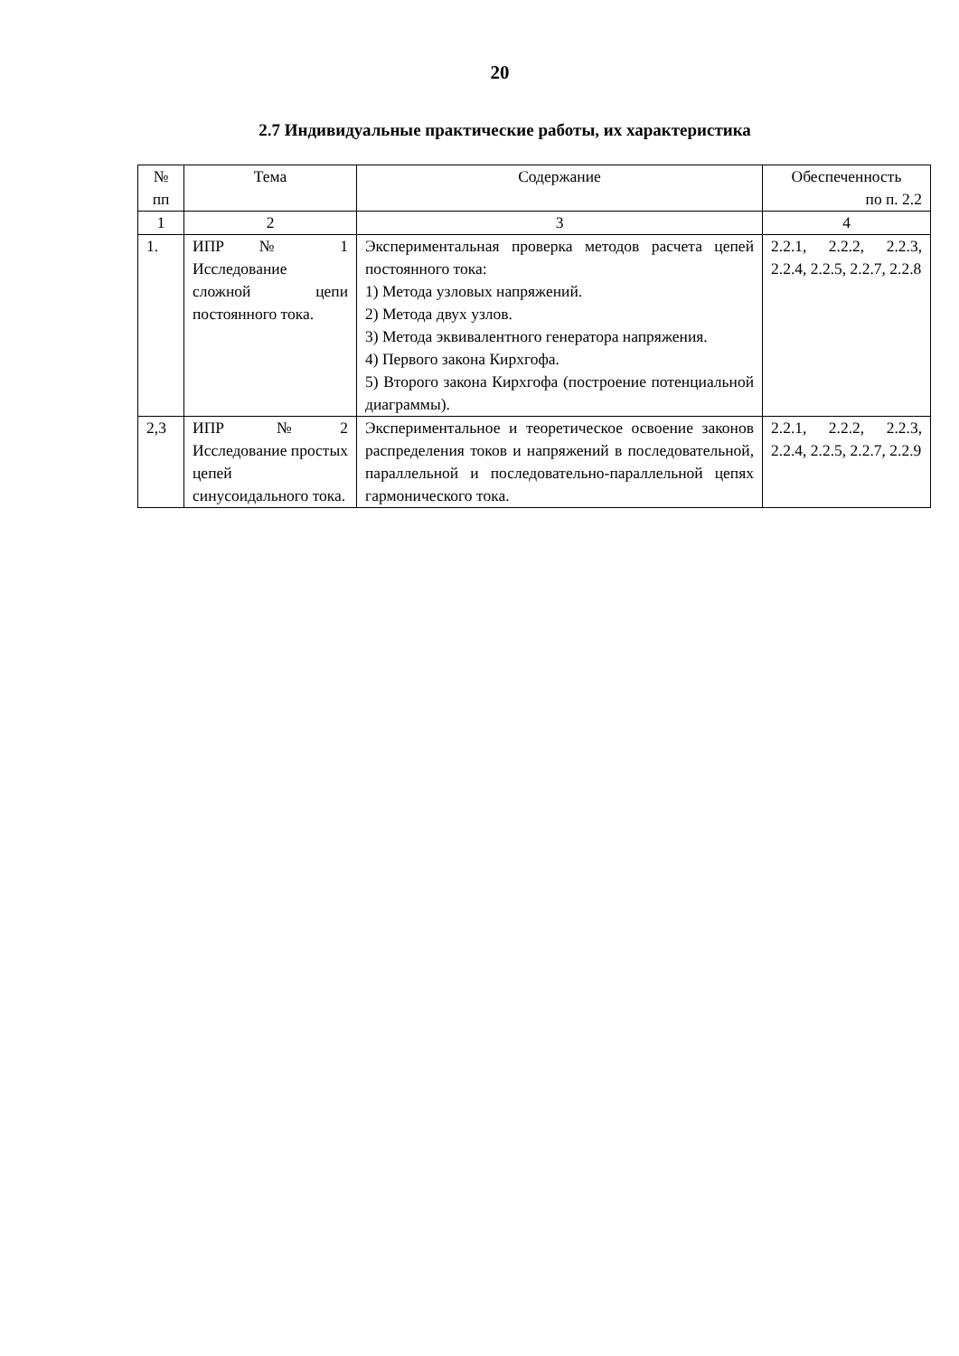20
2.7 Индивидуальные практические работы, их характеристика
| № пп | Тема | Содержание | Обеспеченность по п. 2.2 |
| --- | --- | --- | --- |
| 1 | 2 | 3 | 4 |
| 1. | ИПР № 1 Исследование сложной цепи постоянного тока. | Экспериментальная проверка методов расчета цепей постоянного тока: 1) Метода узловых напряжений. 2) Метода двух узлов. 3) Метода эквивалентного генератора напряжения. 4) Первого закона Кирхгофа. 5) Второго закона Кирхгофа (построение потенциальной диаграммы). | 2.2.1, 2.2.2, 2.2.3, 2.2.4, 2.2.5, 2.2.7, 2.2.8 |
| 2,3 | ИПР №2 Исследование простых цепей синусоидального тока. | Экспериментальное и теоретическое освоение законов распределения токов и напряжений в последовательной, параллельной и последовательно-параллельной цепях гармонического тока. | 2.2.1, 2.2.2, 2.2.3, 2.2.4, 2.2.5, 2.2.7, 2.2.9 |